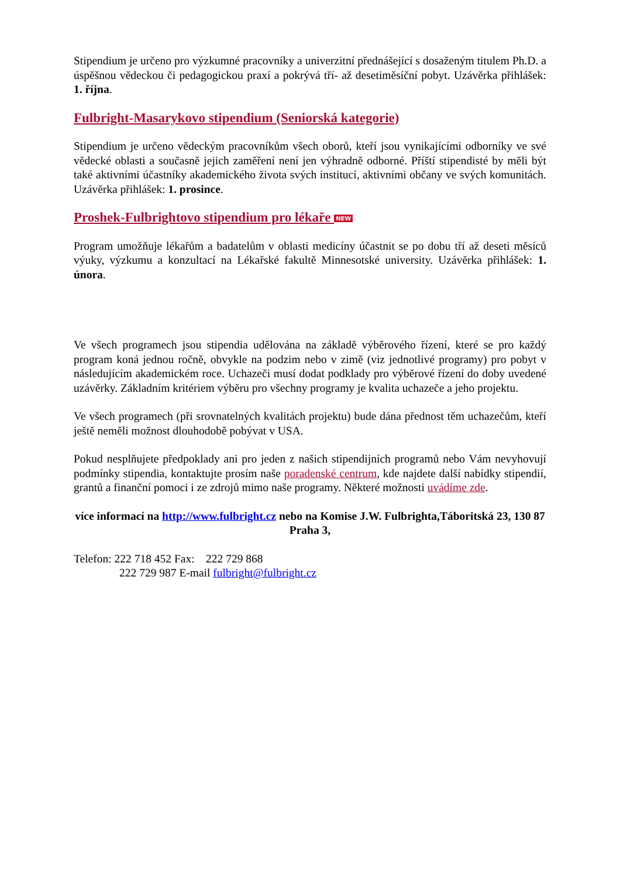Stipendium je určeno pro výzkumné pracovníky a univerzitní přednášející s dosaženým titulem Ph.D. a úspěšnou vědeckou či pedagogickou praxí a pokrývá tří- až desetiměsíční pobyt. Uzávěrka přihlášek: 1. října.
Fulbright-Masarykovo stipendium (Seniorská kategorie)
Stipendium je určeno vědeckým pracovníkům všech oborů, kteří jsou vynikajícími odborníky ve své vědecké oblasti a současně jejich zaměření není jen výhradně odborné. Příští stipendisté by měli být také aktivními účastníky akademického života svých institucí, aktivními občany ve svých komunitách. Uzávěrka přihlášek: 1. prosince.
Proshek-Fulbrightovo stipendium pro lékaře NEW
Program umožňuje lékařům a badatelům v oblasti medicíny účastnit se po dobu tří až deseti měsíců výuky, výzkumu a konzultací na Lékařské fakultě Minnesotské university. Uzávěrka přihlášek: 1. února.
Ve všech programech jsou stipendia udělována na základě výběrového řízení, které se pro každý program koná jednou ročně, obvykle na podzim nebo v zimě (viz jednotlivé programy) pro pobyt v následujícím akademickém roce. Uchazeči musí dodat podklady pro výběrové řízení do doby uvedené uzávěrky. Základním kritériem výběru pro všechny programy je kvalita uchazeče a jeho projektu.
Ve všech programech (při srovnatelných kvalitách projektu) bude dána přednost těm uchazečům, kteří ještě neměli možnost dlouhodobě pobývat v USA.
Pokud nesplňujete předpoklady ani pro jeden z našich stipendijních programů nebo Vám nevyhovují podmínky stipendia, kontaktujte prosím naše poradenské centrum, kde najdete další nabídky stipendií, grantů a finanční pomoci i ze zdrojů mimo naše programy. Některé možnosti uvádíme zde.
více informací na http://www.fulbright.cz nebo na Komise J.W. Fulbrighta,Táboritská 23, 130 87 Praha 3,
Telefon: 222 718 452 Fax: 222 729 868
222 729 987 E-mail fulbright@fulbright.cz